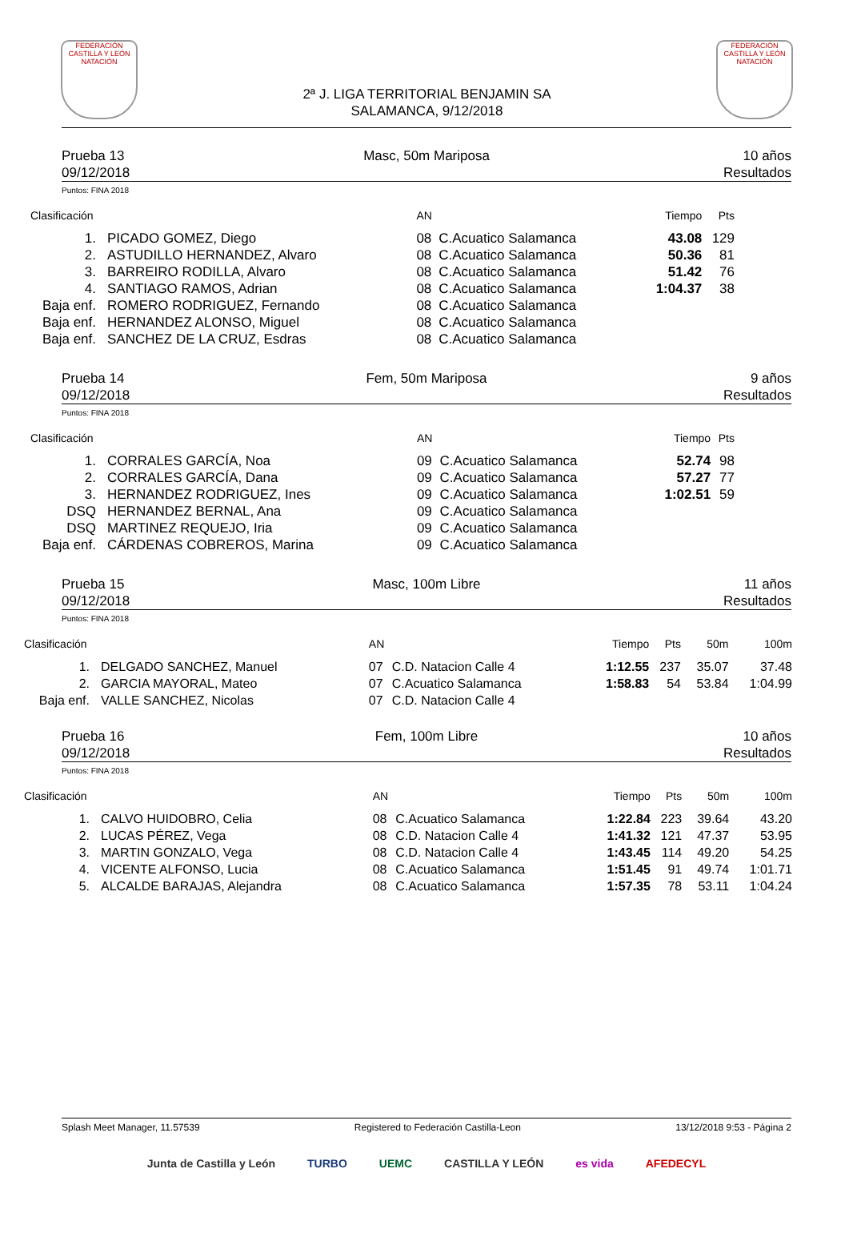FEDERACIÓN CASTILLA Y LEÓN NATACIÓN
2ª J. LIGA TERRITORIAL BENJAMIN SA
SALAMANCA, 9/12/2018
FEDERACIÓN CASTILLA Y LEÓN NATACIÓN
Prueba 13
09/12/2018
Masc, 50m Mariposa 10 años
Resultados
Puntos: FINA 2018
| Clasificación | | AN | | Tiempo | Pts |
| --- | --- | --- | --- | --- | --- |
| 1. | PICADO GOMEZ, Diego | 08 | C.Acuatico Salamanca | 43.08 | 129 |
| 2. | ASTUDILLO HERNANDEZ, Alvaro | 08 | C.Acuatico Salamanca | 50.36 | 81 |
| 3. | BARREIRO RODILLA, Alvaro | 08 | C.Acuatico Salamanca | 51.42 | 76 |
| 4. | SANTIAGO RAMOS, Adrian | 08 | C.Acuatico Salamanca | 1:04.37 | 38 |
| Baja enf. | ROMERO RODRIGUEZ, Fernando | 08 | C.Acuatico Salamanca | | |
| Baja enf. | HERNANDEZ ALONSO, Miguel | 08 | C.Acuatico Salamanca | | |
| Baja enf. | SANCHEZ DE LA CRUZ, Esdras | 08 | C.Acuatico Salamanca | | |
Prueba 14
09/12/2018
Fem, 50m Mariposa 9 años
Resultados
Puntos: FINA 2018
| Clasificación | | AN | | Tiempo | Pts |
| --- | --- | --- | --- | --- | --- |
| 1. | CORRALES GARCÍA, Noa | 09 | C.Acuatico Salamanca | 52.74 | 98 |
| 2. | CORRALES GARCÍA, Dana | 09 | C.Acuatico Salamanca | 57.27 | 77 |
| 3. | HERNANDEZ RODRIGUEZ, Ines | 09 | C.Acuatico Salamanca | 1:02.51 | 59 |
| DSQ | HERNANDEZ BERNAL, Ana | 09 | C.Acuatico Salamanca | | |
| DSQ | MARTINEZ REQUEJO, Iria | 09 | C.Acuatico Salamanca | | |
| Baja enf. | CÁRDENAS COBREROS, Marina | 09 | C.Acuatico Salamanca | | |
Prueba 15
09/12/2018
Masc, 100m Libre 11 años
Resultados
Puntos: FINA 2018
| Clasificación | | AN | | Tiempo | Pts | 50m | 100m |
| --- | --- | --- | --- | --- | --- | --- | --- |
| 1. | DELGADO SANCHEZ, Manuel | 07 | C.D. Natacion Calle 4 | 1:12.55 | 237 | 35.07 | 37.48 |
| 2. | GARCIA MAYORAL, Mateo | 07 | C.Acuatico Salamanca | 1:58.83 | 54 | 53.84 | 1:04.99 |
| Baja enf. | VALLE SANCHEZ, Nicolas | 07 | C.D. Natacion Calle 4 | | | | |
Prueba 16
09/12/2018
Fem, 100m Libre 10 años
Resultados
Puntos: FINA 2018
| Clasificación | | AN | | Tiempo | Pts | 50m | 100m |
| --- | --- | --- | --- | --- | --- | --- | --- |
| 1. | CALVO HUIDOBRO, Celia | 08 | C.Acuatico Salamanca | 1:22.84 | 223 | 39.64 | 43.20 |
| 2. | LUCAS PÉREZ, Vega | 08 | C.D. Natacion Calle 4 | 1:41.32 | 121 | 47.37 | 53.95 |
| 3. | MARTIN GONZALO, Vega | 08 | C.D. Natacion Calle 4 | 1:43.45 | 114 | 49.20 | 54.25 |
| 4. | VICENTE ALFONSO, Lucia | 08 | C.Acuatico Salamanca | 1:51.45 | 91 | 49.74 | 1:01.71 |
| 5. | ALCALDE BARAJAS, Alejandra | 08 | C.Acuatico Salamanca | 1:57.35 | 78 | 53.11 | 1:04.24 |
Splash Meet Manager, 11.57539 Registered to Federación Castilla-Leon 13/12/2018 9:53 - Página 2
Junta de Castilla y León TURBO UEMC CASTILLA Y LEÓN es vida AFEDECYL